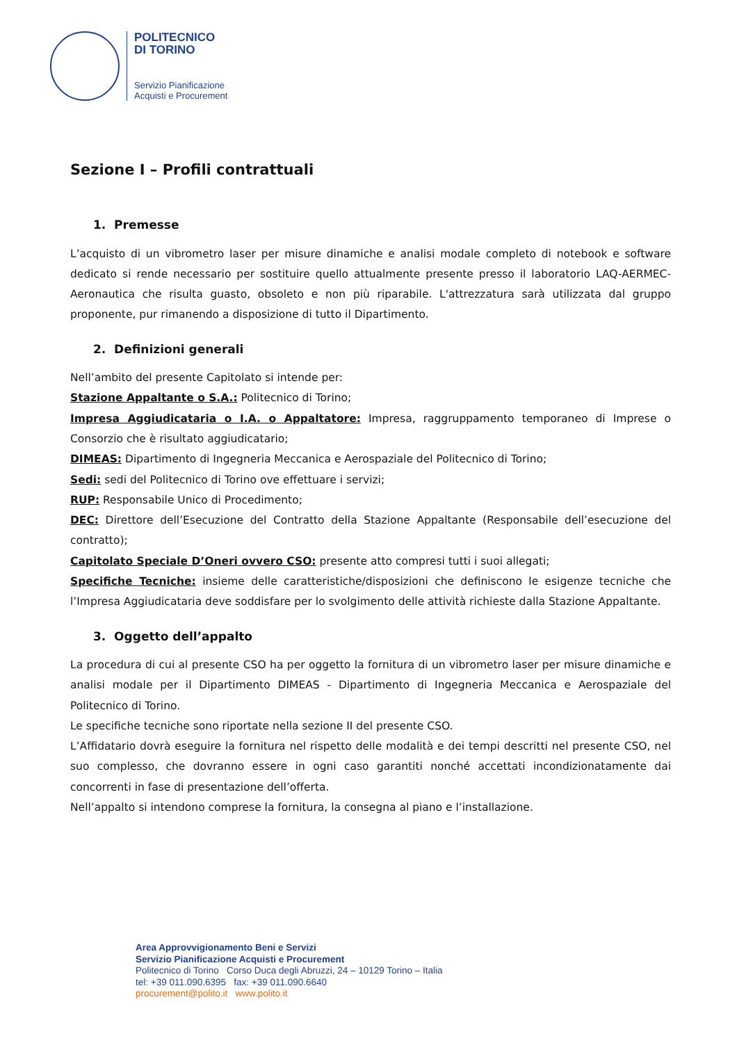POLITECNICO
DI TORINO
Servizio Pianificazione
Acquisti e Procurement
Sezione I – Profili contrattuali
1. Premesse
L’acquisto di un vibrometro laser per misure dinamiche e analisi modale completo di notebook e software dedicato si rende necessario per sostituire quello attualmente presente presso il laboratorio LAQ-AERMEC-Aeronautica che risulta guasto, obsoleto e non più riparabile. L'attrezzatura sarà utilizzata dal gruppo proponente, pur rimanendo a disposizione di tutto il Dipartimento.
2. Definizioni generali
Nell’ambito del presente Capitolato si intende per:
Stazione Appaltante o S.A.: Politecnico di Torino;
Impresa Aggiudicataria o I.A. o Appaltatore: Impresa, raggruppamento temporaneo di Imprese o Consorzio che è risultato aggiudicatario;
DIMEAS: Dipartimento di Ingegneria Meccanica e Aerospaziale del Politecnico di Torino;
Sedi: sedi del Politecnico di Torino ove effettuare i servizi;
RUP: Responsabile Unico di Procedimento;
DEC: Direttore dell’Esecuzione del Contratto della Stazione Appaltante (Responsabile dell’esecuzione del contratto);
Capitolato Speciale D’Oneri ovvero CSO: presente atto compresi tutti i suoi allegati;
Specifiche Tecniche: insieme delle caratteristiche/disposizioni che definiscono le esigenze tecniche che l’Impresa Aggiudicataria deve soddisfare per lo svolgimento delle attività richieste dalla Stazione Appaltante.
3. Oggetto dell’appalto
La procedura di cui al presente CSO ha per oggetto la fornitura di un vibrometro laser per misure dinamiche e analisi modale per il Dipartimento DIMEAS - Dipartimento di Ingegneria Meccanica e Aerospaziale del Politecnico di Torino.
Le specifiche tecniche sono riportate nella sezione II del presente CSO.
L’Affidatario dovrà eseguire la fornitura nel rispetto delle modalità e dei tempi descritti nel presente CSO, nel suo complesso, che dovranno essere in ogni caso garantiti nonché accettati incondizionatamente dai concorrenti in fase di presentazione dell’offerta.
Nell’appalto si intendono comprese la fornitura, la consegna al piano e l’installazione.
Area Approvvigionamento Beni e Servizi
Servizio Pianificazione Acquisti e Procurement
Politecnico di Torino Corso Duca degli Abruzzi, 24 – 10129 Torino – Italia
tel: +39 011.090.6395 fax: +39 011.090.6640
procurement@polito.it www.polito.it